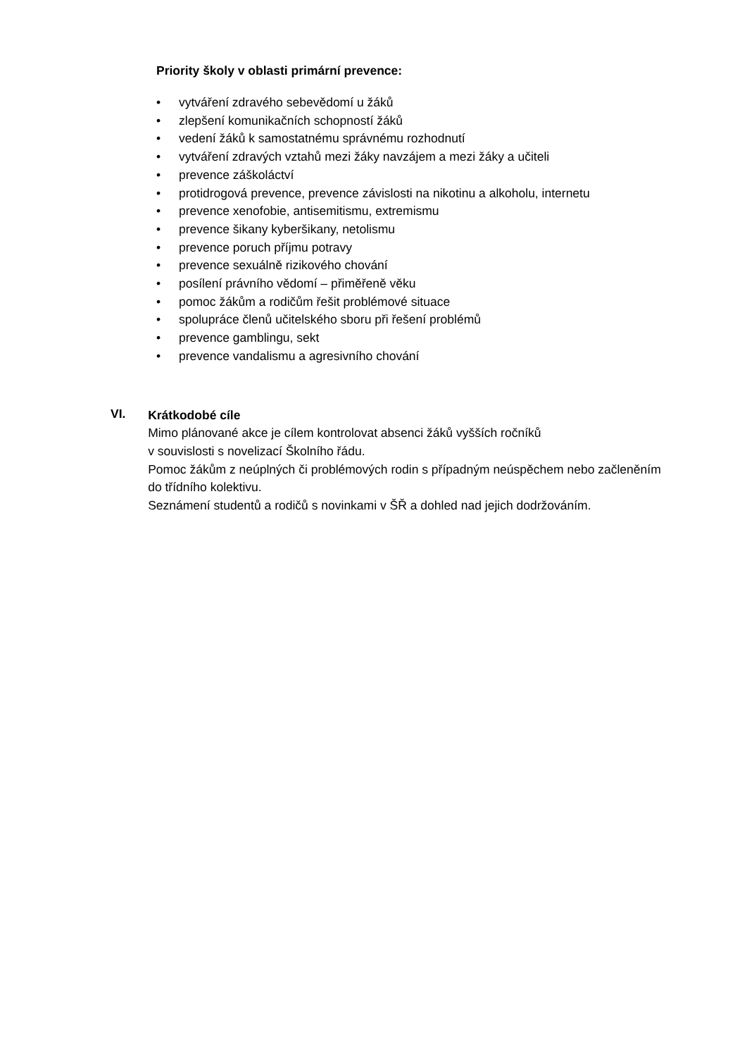Priority školy v oblasti primární prevence:
• vytváření zdravého sebevědomí u žáků
• zlepšení komunikačních schopností žáků
• vedení žáků k samostatnému správnému rozhodnutí
• vytváření zdravých vztahů mezi žáky navzájem a mezi žáky a učiteli
• prevence záškoláctví
• protidrogová prevence, prevence závislosti na nikotinu a alkoholu, internetu
• prevence xenofobie, antisemitismu, extremismu
• prevence šikany kyberšikany, netolismu
• prevence poruch příjmu potravy
• prevence sexuálně rizikového chování
• posílení právního vědomí – přiměřeně věku
• pomoc žákům a rodičům řešit problémové situace
• spolupráce členů učitelského sboru při řešení problémů
• prevence gamblingu, sekt
• prevence vandalismu a agresivního chování
VI.
Krátkodobé cíle
Mimo plánované akce je cílem kontrolovat absenci žáků vyšších ročníků
v souvislosti s novelizací Školního řádu.
Pomoc žákům z neúplných či problémových rodin s případným neúspěchem nebo začleněním do třídního kolektivu.
Seznámení studentů a rodičů s novinkami v ŠŘ a dohled nad jejich dodržováním.